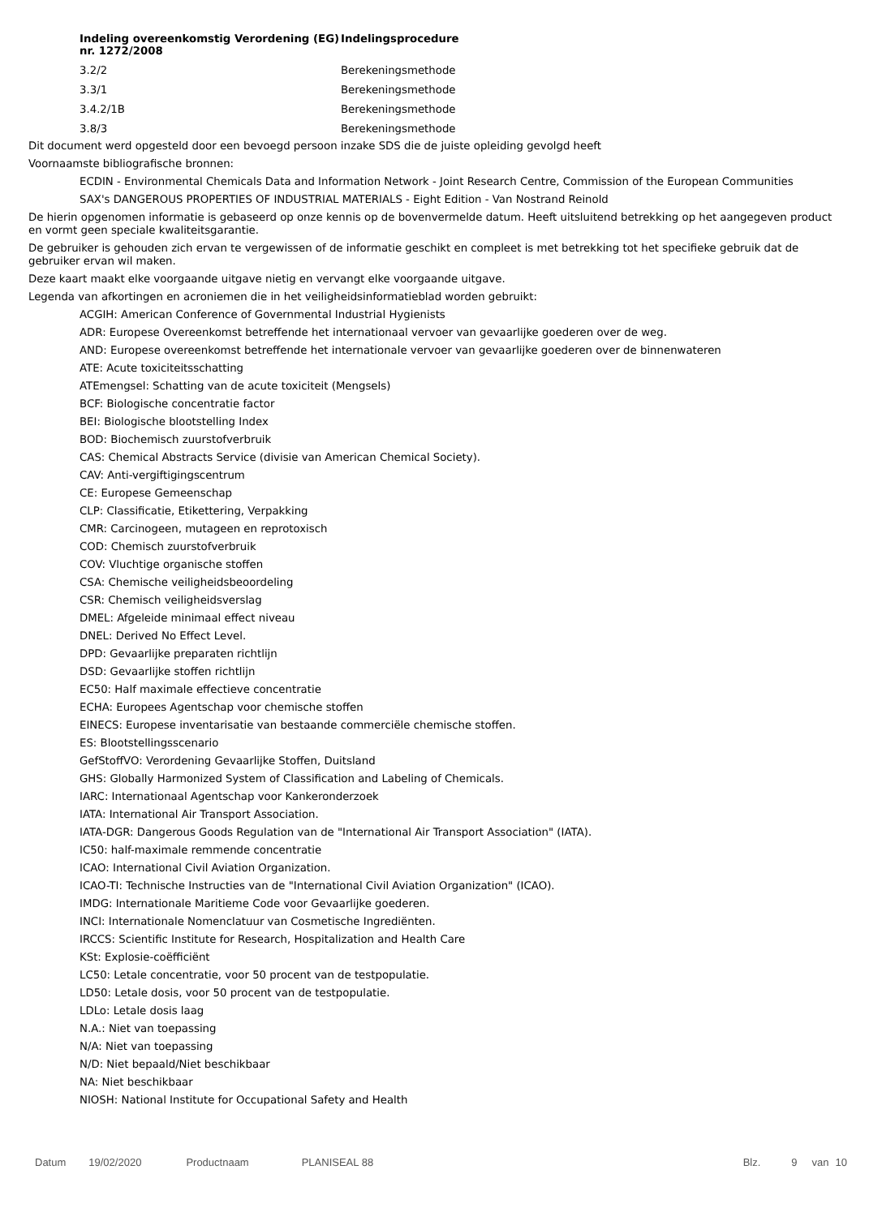| Indeling overeenkomstig Verordening (EG) nr. 1272/2008 | Indelingsprocedure |
| --- | --- |
| 3.2/2 | Berekeningsmethode |
| 3.3/1 | Berekeningsmethode |
| 3.4.2/1B | Berekeningsmethode |
| 3.8/3 | Berekeningsmethode |
Dit document werd opgesteld door een bevoegd persoon inzake SDS die de juiste opleiding gevolgd heeft
Voornaamste bibliografische bronnen:
ECDIN - Environmental Chemicals Data and Information Network - Joint Research Centre, Commission of the European Communities
SAX's DANGEROUS PROPERTIES OF INDUSTRIAL MATERIALS - Eight Edition - Van Nostrand Reinold
De hierin opgenomen informatie is gebaseerd op onze kennis op de bovenvermelde datum. Heeft uitsluitend betrekking op het aangegeven product en vormt geen speciale kwaliteitsgarantie.
De gebruiker is gehouden zich ervan te vergewissen of de informatie geschikt en compleet is met betrekking tot het specifieke gebruik dat de gebruiker ervan wil maken.
Deze kaart maakt elke voorgaande uitgave nietig en vervangt elke voorgaande uitgave.
Legenda van afkortingen en acroniemen die in het veiligheidsinformatieblad worden gebruikt:
ACGIH: American Conference of Governmental Industrial Hygienists
ADR: Europese Overeenkomst betreffende het internationaal vervoer van gevaarlijke goederen over de weg.
AND: Europese overeenkomst betreffende het internationale vervoer van gevaarlijke goederen over de binnenwateren
ATE: Acute toxiciteitsschatting
ATEmengsel: Schatting van de acute toxiciteit (Mengsels)
BCF: Biologische concentratie factor
BEI: Biologische blootstelling Index
BOD: Biochemisch zuurstofverbruik
CAS: Chemical Abstracts Service (divisie van American Chemical Society).
CAV: Anti-vergiftigingscentrum
CE: Europese Gemeenschap
CLP: Classificatie, Etikettering, Verpakking
CMR: Carcinogeen, mutageen en reprotoxisch
COD: Chemisch zuurstofverbruik
COV: Vluchtige organische stoffen
CSA: Chemische veiligheidsbeoordeling
CSR: Chemisch veiligheidsverslag
DMEL: Afgeleide minimaal effect niveau
DNEL: Derived No Effect Level.
DPD: Gevaarlijke preparaten richtlijn
DSD: Gevaarlijke stoffen richtlijn
EC50: Half maximale effectieve concentratie
ECHA: Europees Agentschap voor chemische stoffen
EINECS: Europese inventarisatie van bestaande commerciële chemische stoffen.
ES: Blootstellingsscenario
GefStoffVO: Verordening Gevaarlijke Stoffen, Duitsland
GHS: Globally Harmonized System of Classification and Labeling of Chemicals.
IARC: Internationaal Agentschap voor Kankeronderzoek
IATA: International Air Transport Association.
IATA-DGR: Dangerous Goods Regulation van de "International Air Transport Association" (IATA).
IC50: half-maximale remmende concentratie
ICAO: International Civil Aviation Organization.
ICAO-TI: Technische Instructies van de "International Civil Aviation Organization" (ICAO).
IMDG: Internationale Maritieme Code voor Gevaarlijke goederen.
INCI: Internationale Nomenclatuur van Cosmetische Ingrediënten.
IRCCS: Scientific Institute for Research, Hospitalization and Health Care
KSt: Explosie-coëfficiënt
LC50: Letale concentratie, voor 50 procent van de testpopulatie.
LD50: Letale dosis, voor 50 procent van de testpopulatie.
LDLo: Letale dosis laag
N.A.: Niet van toepassing
N/A: Niet van toepassing
N/D: Niet bepaald/Niet beschikbaar
NA: Niet beschikbaar
NIOSH: National Institute for Occupational Safety and Health
Datum 19/02/2020 Productnaam PLANISEAL 88 Blz. 9 van 10